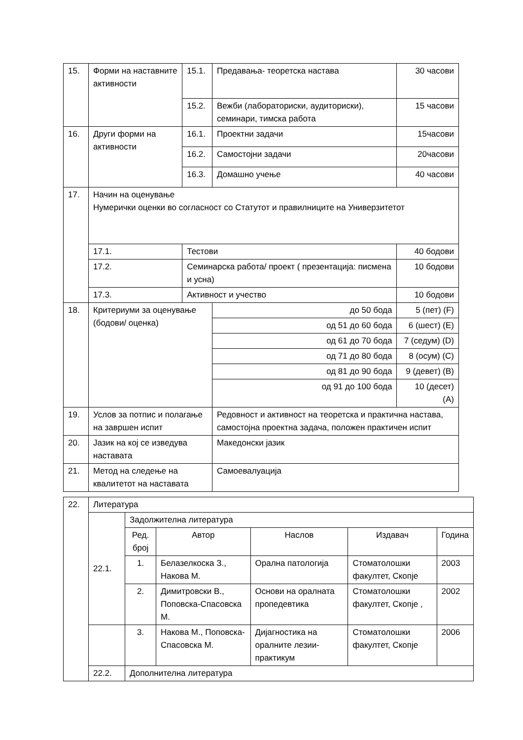| 15. | Форми на наставните активности | | 15.1. | Предавања- теоретска настава | 30 часови |
| | | | 15.2. | Вежби (лабораториски, аудиториски), семинари, тимска работа | 15 часови |
| 16. | Други форми на активности | | 16.1. | Проектни задачи | 15часови |
| | | | 16.2. | Самостојни задачи | 20часови |
| | | | 16.3. | Домашно учење | 40 часови |
| 17. | Начин на оценување Нумерички оценки во согласност со Статутот и правилниците на Универзитетот | | | | |
| | 17.1. | Тестови | | | 40 бодови |
| | 17.2. | Семинарска работа/ проект ( презентација: писмена и усна) | | | 10 бодови |
| | 17.3. | Активност и учество | | | 10 бодови |
| 18. | Критериуми за оценување (бодови/ оценка) | | | до 50 бода | 5 (пет) (F) |
| | | | | од 51 до 60 бода | 6 (шест) (E) |
| | | | | од 61 до 70 бода | 7 (седум) (D) |
| | | | | од 71 до 80 бода | 8 (осум) (C) |
| | | | | од 81 до 90 бода | 9 (девет) (B) |
| | | | | од 91 до 100 бода | 10 (десет) (A) |
| 19. | Услов за потпис и полагање на завршен испит | | | Редовност и активност на теоретска и практична настава, самостојна проектна задача, положен практичен испит | |
| 20. | Јазик на кој се изведува наставата | | | Македонски јазик | |
| 21. | Метод на следење на квалитетот на наставата | | | Самоевалуација | |
| 22. | Литература | | | | | |
| | 22.1. | Задолжителна литература | | | | |
| | | Ред. број | Автор | Наслов | Издавач | Година |
| | | 1. | Белазелкоска З., Накова М. | Орална патологија | Стоматолошки факултет, Скопје | 2003 |
| | | 2. | Димитровски В., Поповска-Спасовска М. | Основи на оралната пропедевтика | Стоматолошки факултет, Скопје , | 2002 |
| | | 3. | Накова М., Поповска-Спасовска М. | Дијагностика на оралните лезии-практикум | Стоматолошки факултет, Скопје | 2006 |
| | 22.2. | Дополнителна литература | | | | |